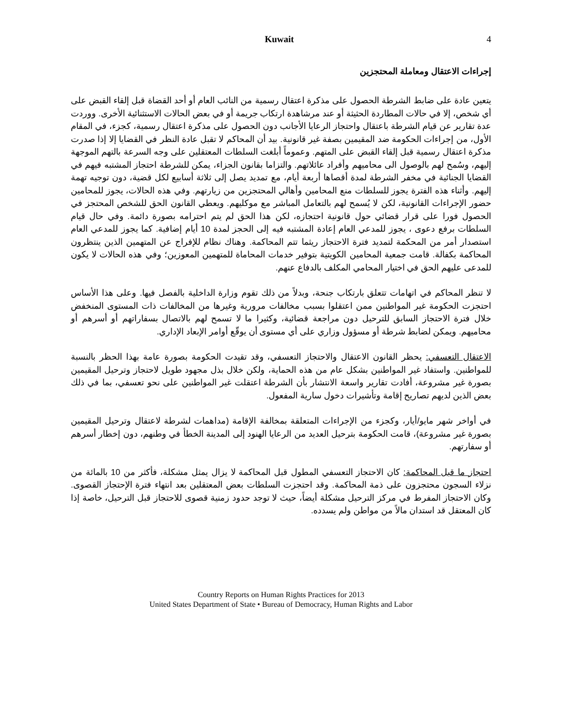Kuwait 4
إجراءات الاعتقال ومعاملة المحتجزين
يتعين عادة على ضابط الشرطة الحصول على مذكرة اعتقال رسمية من النائب العام أو أحد القضاة قبل إلقاء القبض على أي شخص، إلا في حالات المطاردة الحثيثة أو عند مرشاهدة ارتكاب جريمة أو في بعض الحالات الاستثنائية الأخرى. ووردت عدة تقارير عن قيام الشرطة باعتقال واحتجاز الرعايا الأجانب دون الحصول على مذكرة اعتقال رسمية، كجزء، في المقام الأول، من إجراءات الحكومة ضد المقيمين بصفة غير قانونية. بيد أن المحاكم لا تقبل عادة النظر في القضايا إلا إذا صدرت مذكرة اعتقال رسمية قبل إلقاء القبض على المتهم. وعموماً أبلغت السلطات المعتقلين على وجه السرعة بالتهم الموجهة إليهم، وسُمح لهم بالوصول الى محاميهم وأفراد عائلاتهم. والتزاما بقانون الجزاء، يمكن للشرطة احتجاز المشتبه فيهم في القضايا الجنائية في مخفر الشرطة لمدة أقصاها أربعة أيام، مع تمديد يصل إلى ثلاثة أسابيع لكل قضية، دون توجيه تهمة إليهم. وأثناء هذه الفترة يجوز للسلطات منع المحامين وأهالي المحتجزين من زيارتهم. وفي هذه الحالات، يجوز للمحامين حضور الإجراءات القانونية، لكن لا يُسمح لهم بالتعامل المباشر مع موكليهم. ويعطي القانون الحق للشخص المحتجز في الحصول فورا على قرار قضائي حول قانونية احتجازه، لكن هذا الحق لم يتم احترامه بصورة دائمة. وفي حال قيام السلطات برفع دعوى ، يجوز للمدعي العام إعادة المشتبه فيه إلى الحجز لمدة 10 أيام إضافية. كما يجوز للمدعي العام استصدار أمر من المحكمة لتمديد فترة الاحتجاز ريثما تتم المحاكمة. وهناك نظام للإفراج عن المتهمين الذين ينتظرون المحاكمة بكفالة. قامت جمعية المحامين الكويتية بتوفير خدمات المحاماة للمتهمين المعوزين؛ وفي هذه الحالات لا يكون للمدعى عليهم الحق في اختيار المحامي المكلف بالدفاع عنهم.
لا تنظر المحاكم في اتهامات تتعلق بارتكاب جنحة، وبدلاً من ذلك تقوم وزارة الداخلية بالفصل فيها. وعلى هذا الأساس احتجزت الحكومة غير المواطنين ممن اعتقلوا بسبب مخالفات مرورية وغيرها من المخالفات ذات المستوى المنخفض خلال فترة الاحتجاز السابق للترحيل دون مراجعة قضائية، وكثيرا ما لا تسمح لهم بالاتصال بسفاراتهم أو أسرهم أو محاميهم. ويمكن لضابط شرطة أو مسؤول وزاري على أي مستوى أن يوقّع أوامر الإبعاد الإداري.
الاعتقال التعسفي: يحظر القانون الاعتقال والاحتجاز التعسفي، وقد تقيدت الحكومة بصورة عامة بهذا الحظر بالنسبة للمواطنين. واستفاد غير المواطنين بشكل عام من هذه الحماية، ولكن خلال بذل مجهود طويل لاحتجاز وترحيل المقيمين بصورة غير مشروعة، أفادت تقارير واسعة الانتشار بأن الشرطة اعتقلت غير المواطنين على نحو تعسفي، بما في ذلك بعض الذين لديهم تصاريح إقامة وتأشيرات دخول سارية المفعول.
في أواخر شهر مايو/أيار، وكجزء من الإجراءات المتعلقة بمخالفة الإقامة (مداهمات لشرطة لاعتقال وترحيل المقيمين بصورة غير مشروعة)، قامت الحكومة بترحيل العديد من الرعايا الهنود إلى المدينة الخطأ في وطنهم، دون إخطار أسرهم أو سفارتهم.
احتجاز ما قبل المحاكمة: كان الاحتجاز التعسفي المطول قبل المحاكمة لا يزال يمثل مشكلة، فأكثر من 10 بالمائة من نزلاء السجون محتجزون على ذمة المحاكمة. وقد احتجزت السلطات بعض المعتقلين بعد انتهاء فترة الإحتجاز القصوى. وكان الاحتجاز المفرط في مركز الترحيل مشكلة أيضاً، حيث لا توجد حدود زمنية قصوى للاحتجاز قبل الترحيل، خاصة إذا كان المعتقل قد استدان مالاً من مواطن ولم يسدده.
Country Reports on Human Rights Practices for 2013
United States Department of State • Bureau of Democracy, Human Rights and Labor